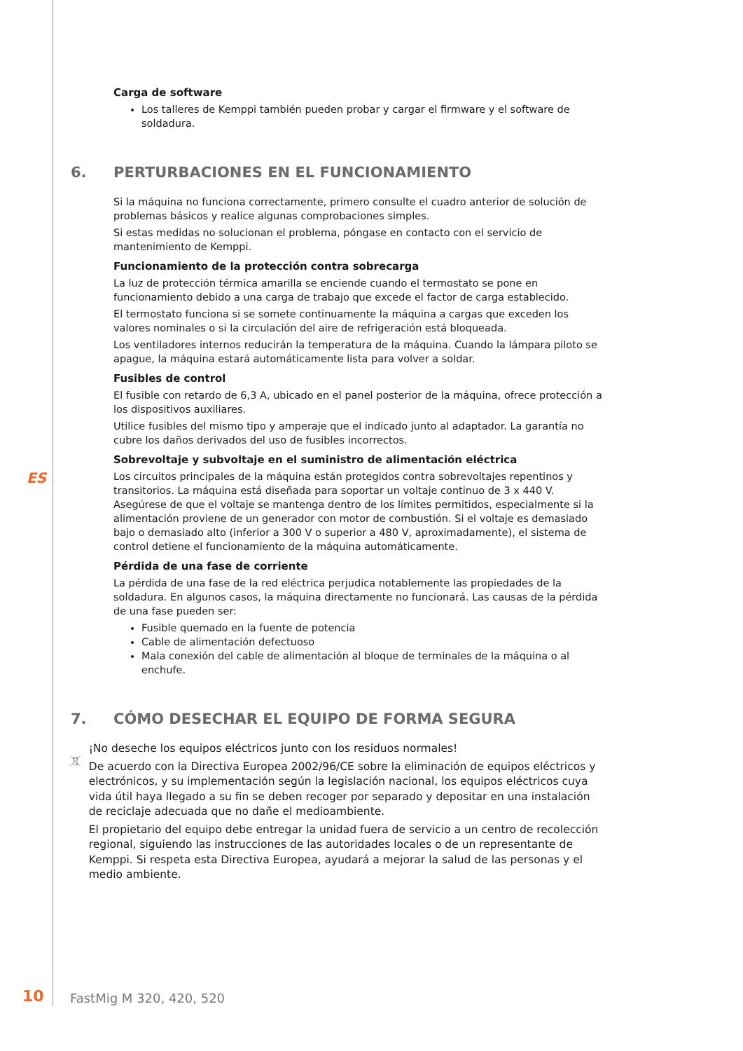Carga de software
Los talleres de Kemppi también pueden probar y cargar el firmware y el software de soldadura.
6. PERTURBACIONES EN EL FUNCIONAMIENTO
Si la máquina no funciona correctamente, primero consulte el cuadro anterior de solución de problemas básicos y realice algunas comprobaciones simples.
Si estas medidas no solucionan el problema, póngase en contacto con el servicio de mantenimiento de Kemppi.
Funcionamiento de la protección contra sobrecarga
La luz de protección térmica amarilla se enciende cuando el termostato se pone en funcionamiento debido a una carga de trabajo que excede el factor de carga establecido.
El termostato funciona si se somete continuamente la máquina a cargas que exceden los valores nominales o si la circulación del aire de refrigeración está bloqueada.
Los ventiladores internos reducirán la temperatura de la máquina. Cuando la lámpara piloto se apague, la máquina estará automáticamente lista para volver a soldar.
Fusibles de control
El fusible con retardo de 6,3 A, ubicado en el panel posterior de la máquina, ofrece protección a los dispositivos auxiliares.
Utilice fusibles del mismo tipo y amperaje que el indicado junto al adaptador. La garantía no cubre los daños derivados del uso de fusibles incorrectos.
Sobrevoltaje y subvoltaje en el suministro de alimentación eléctrica
Los circuitos principales de la máquina están protegidos contra sobrevoltajes repentinos y transitorios. La máquina está diseñada para soportar un voltaje continuo de 3 x 440 V. Asegúrese de que el voltaje se mantenga dentro de los límites permitidos, especialmente si la alimentación proviene de un generador con motor de combustión. Si el voltaje es demasiado bajo o demasiado alto (inferior a 300 V o superior a 480 V, aproximadamente), el sistema de control detiene el funcionamiento de la máquina automáticamente.
Pérdida de una fase de corriente
La pérdida de una fase de la red eléctrica perjudica notablemente las propiedades de la soldadura. En algunos casos, la máquina directamente no funcionará. Las causas de la pérdida de una fase pueden ser:
Fusible quemado en la fuente de potencia
Cable de alimentación defectuoso
Mala conexión del cable de alimentación al bloque de terminales de la máquina o al enchufe.
7. CÓMO DESECHAR EL EQUIPO DE FORMA SEGURA
¡No deseche los equipos eléctricos junto con los residuos normales!
De acuerdo con la Directiva Europea 2002/96/CE sobre la eliminación de equipos eléctricos y electrónicos, y su implementación según la legislación nacional, los equipos eléctricos cuya vida útil haya llegado a su fin se deben recoger por separado y depositar en una instalación de reciclaje adecuada que no dañe el medioambiente.
El propietario del equipo debe entregar la unidad fuera de servicio a un centro de recolección regional, siguiendo las instrucciones de las autoridades locales o de un representante de Kemppi. Si respeta esta Directiva Europea, ayudará a mejorar la salud de las personas y el medio ambiente.
ES
10 FastMig M 320, 420, 520